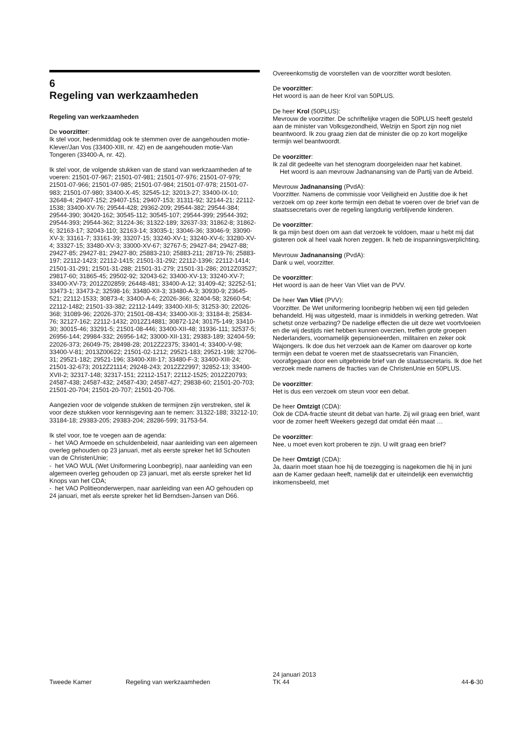6
Regeling van werkzaamheden
Regeling van werkzaamheden
De voorzitter:
Ik stel voor, hedenmiddag ook te stemmen over de aangehouden motie-Klever/Jan Vos (33400-XIII, nr. 42) en de aangehouden motie-Van Tongeren (33400-A, nr. 42).
Ik stel voor, de volgende stukken van de stand van werkzaamheden af te voeren: 21501-07-967; 21501-07-981; 21501-07-976; 21501-07-979; 21501-07-966; 21501-07-985; 21501-07-984; 21501-07-978; 21501-07-983; 21501-07-980; 33400-X-45; 32545-12; 32013-27; 33400-IX-10; 32648-4; 29407-152; 29407-151; 29407-153; 31311-92; 32144-21; 22112-1538; 33400-XV-76; 29544-428; 29362-209; 29544-382; 29544-384; 29544-390; 30420-162; 30545-112; 30545-107; 29544-399; 29544-392; 29544-393; 29544-362; 31224-36; 31322-189; 32637-33; 31862-8; 31862-6; 32163-17; 32043-110; 32163-14; 33035-1; 33046-36; 33046-9; 33090-XV-3; 33161-7; 33161-39; 33207-15; 33240-XV-1; 33240-XV-6; 33280-XV-4; 33327-15; 33480-XV-3; 33000-XV-67; 32767-5; 29427-84; 29427-88; 29427-85; 29427-81; 29427-80; 25883-210; 25883-211; 28719-76; 25883-197; 22112-1423; 22112-1415; 21501-31-292; 22112-1396; 22112-1414; 21501-31-291; 21501-31-288; 21501-31-279; 21501-31-286; 2012Z03527; 29817-60; 31865-45; 29502-92; 32043-62; 33400-XV-13; 33240-XV-7; 33400-XV-73; 2012Z02859; 26448-481; 33400-A-12; 31409-42; 32252-51; 33473-1; 33473-2; 32598-16; 33480-XII-3; 33480-A-3; 30930-9; 23645-521; 22112-1533; 30873-4; 33400-A-6; 22026-366; 32404-58; 32660-54; 22112-1482; 21501-33-382; 22112-1449; 33400-XII-5; 31253-30; 22026-368; 31089-96; 22026-370; 21501-08-434; 33400-XII-3; 33184-8; 25834-76; 32127-162; 22112-1432; 2012Z14881; 30872-124; 30175-149; 33410-30; 30015-46; 33291-5; 21501-08-446; 33400-XII-48; 31936-111; 32537-5; 26956-144; 29984-332; 26956-142; 33000-XII-131; 29383-189; 32404-59; 22026-373; 26049-75; 28498-28; 2012Z22375; 33401-4; 33400-V-98; 33400-V-81; 2013Z00622; 21501-02-1212; 29521-183; 29521-198; 32706-31; 29521-182; 29521-196; 33400-XIII-17; 33480-F-3; 33400-XIII-24; 21501-32-673; 2012Z21114; 29248-243; 2012Z22997; 32852-13; 33400-XVII-2; 32317-148; 32317-151; 22112-1517; 22112-1525; 2012Z20793; 24587-438; 24587-432; 24587-430; 24587-427; 29838-60; 21501-20-703; 21501-20-704; 21501-20-707; 21501-20-706.
Aangezien voor de volgende stukken de termijnen zijn verstreken, stel ik voor deze stukken voor kennisgeving aan te nemen: 31322-188; 33212-10; 33184-18; 29383-205; 29383-204; 28286-599; 31753-54.
Ik stel voor, toe te voegen aan de agenda:
- het VAO Armoede en schuldenbeleid, naar aanleiding van een algemeen overleg gehouden op 23 januari, met als eerste spreker het lid Schouten van de ChristenUnie;
- het VAO WUL (Wet Uniformering Loonbegrip), naar aanleiding van een algemeen overleg gehouden op 23 januari, met als eerste spreker het lid Knops van het CDA;
- het VAO Politieonderwerpen, naar aanleiding van een AO gehouden op 24 januari, met als eerste spreker het lid Berndsen-Jansen van D66.
Overeenkomstig de voorstellen van de voorzitter wordt besloten.
De voorzitter:
Het woord is aan de heer Krol van 50PLUS.
De heer Krol (50PLUS):
Mevrouw de voorzitter. De schriftelijke vragen die 50PLUS heeft gesteld aan de minister van Volksgezondheid, Welzijn en Sport zijn nog niet beantwoord. Ik zou graag zien dat de minister die op zo kort mogelijke termijn wel beantwoordt.
De voorzitter:
Ik zal dit gedeelte van het stenogram doorgeleiden naar het kabinet.
Het woord is aan mevrouw Jadnanansing van de Partij van de Arbeid.
Mevrouw Jadnanansing (PvdA):
Voorzitter. Namens de commissie voor Veiligheid en Justitie doe ik het verzoek om op zeer korte termijn een debat te voeren over de brief van de staatssecretaris over de regeling langdurig verblijvende kinderen.
De voorzitter:
Ik ga mijn best doen om aan dat verzoek te voldoen, maar u hebt mij dat gisteren ook al heel vaak horen zeggen. Ik heb de inspanningsverplichting.
Mevrouw Jadnanansing (PvdA):
Dank u wel, voorzitter.
De voorzitter:
Het woord is aan de heer Van Vliet van de PVV.
De heer Van Vliet (PVV):
Voorzitter. De Wet uniformering loonbegrip hebben wij een tijd geleden behandeld. Hij was uitgesteld, maar is inmiddels in werking getreden. Wat schetst onze verbazing? De nadelige effecten die uit deze wet voortvloeien en die wij destijds niet hebben kunnen overzien, treffen grote groepen Nederlanders, voornamelijk gepensioneerden, militairen en zeker ook Wajongers. Ik doe dus het verzoek aan de Kamer om daarover op korte termijn een debat te voeren met de staatssecretaris van Financiën, voorafgegaan door een uitgebreide brief van de staatssecretaris. Ik doe het verzoek mede namens de fracties van de ChristenUnie en 50PLUS.
De voorzitter:
Het is dus een verzoek om steun voor een debat.
De heer Omtzigt (CDA):
Ook de CDA-fractie steunt dit debat van harte. Zij wil graag een brief, want voor de zomer heeft Weekers gezegd dat omdat één maat …
De voorzitter:
Nee, u moet even kort proberen te zijn. U wilt graag een brief?
De heer Omtzigt (CDA):
Ja, daarin moet staan hoe hij de toezegging is nagekomen die hij in juni aan de Kamer gedaan heeft, namelijk dat er uiteindelijk een evenwichtig inkomensbeeld, met
Tweede Kamer Regeling van werkzaamheden 24 januari 2013
TK 44 44-6-30